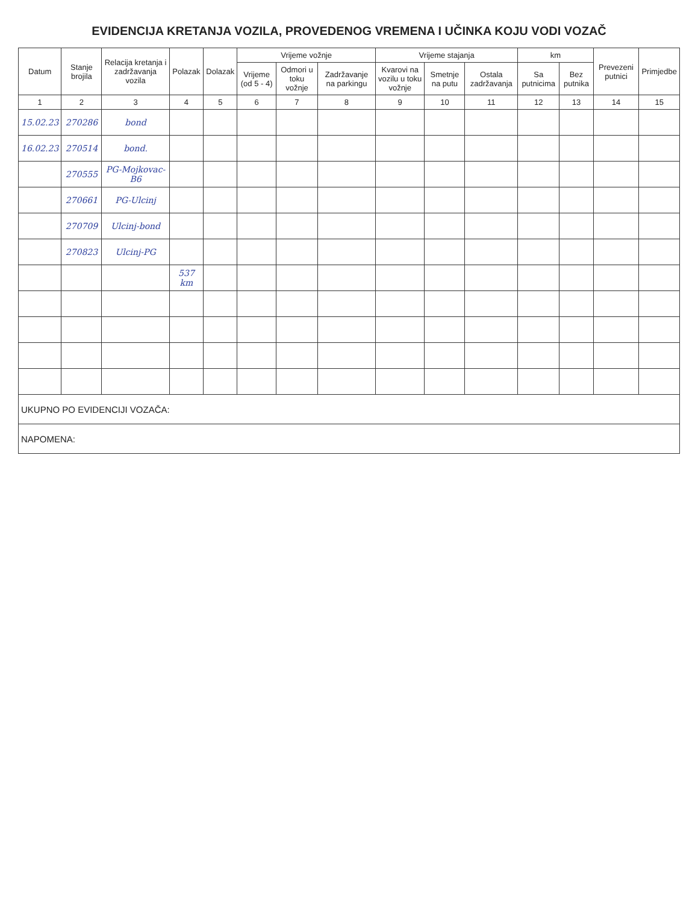EVIDENCIJA KRETANJA VOZILA, PROVEDENOG VREMENA I UČINKA KOJU VODI VOZAČ
| Datum | Stanje brojila | Relacija kretanja i zadržavanja vozila | Polazak | Dolazak | Vrijeme vožnje | | | Vrijeme stajanja | | | km | | Prevezeni putnici | Primjedbe |
| --- | --- | --- | --- | --- | --- | --- | --- | --- | --- | --- | --- | --- | --- | --- |
| | | | | | Vrijeme (od 5 - 4) | Odmori u toku vožnje | Zadržavanje na parkingu | Kvarovi na vozilu u toku vožnje | Smetnje na putu | Ostala zadržavanja | Sa putnicima | Bez putnika | | |
| 1 | 2 | 3 | 4 | 5 | 6 | 7 | 8 | 9 | 10 | 11 | 12 | 13 | 14 | 15 |
| 15.02.23 | 270286 | bond | | | | | | | | | | | | |
| 16.02.23 | 270514 | bond. | | | | | | | | | | | | |
| | 270555 | PG-Mojkovac-B6 | | | | | | | | | | | | |
| | 270661 | PG-Ulcinj | | | | | | | | | | | | |
| | 270709 | Ulcinj-bond | | | | | | | | | | | | |
| | 270823 | Ulcinj-PG | | | | | | | | | | | | |
| | | | 537 km | | | | | | | | | | | |
| UKUPNO PO EVIDENCIJI VOZAČA: | | | | | | | | | | | | | | |
| NAPOMENA: | | | | | | | | | | | | | | |